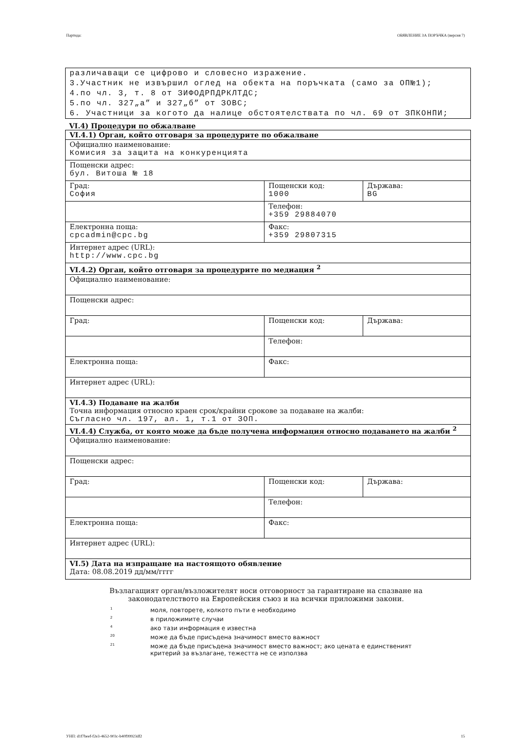Партида: ОБЯВЛЕНИЕ ЗА ПОРЪЧКА (версия 7)
различаващи се цифрово и словесно изражение.
3.Участник не извършил оглед на обекта на поръчката (само за ОП№1);
4.по чл. 3, т. 8 от ЗИФОДРПДРКЛТДС;
5.по чл. 327„а” и 327„б” от ЗОВС;
6. Участници за когото да налице обстоятелствата по чл. 69 от ЗПКОНПИ;
VI.4) Процедури по обжалване
| VI.4.1) Орган, който отговаря за процедурите по обжалване | | |
| Официално наименование: Комисия за защита на конкуренцията | | |
| Пощенски адрес: бул. Витоша № 18 | | |
| Град: София | Пощенски код: 1000 | Държава: BG |
| | Телефон: +359 29884070 | |
| Електронна поща: cpcadmin@cpc.bg | Факс: +359 29807315 | |
| Интернет адрес (URL): http://www.cpc.bg | | |
| VI.4.2) Орган, който отговаря за процедурите по медиация <sup>2</sup> | | |
| Официално наименование: | | |
| Пощенски адрес: | | |
| Град: | Пощенски код: | Държава: |
| | Телефон: | |
| Електронна поща: | Факс: | |
| Интернет адрес (URL): | | |
| VI.4.3) Подаване на жалби Точна информация относно краен срок/крайни срокове за подаване на жалби: Съгласно чл. 197, ал. 1, т.1 от ЗОП. | | |
| VI.4.4) Служба, от която може да бъде получена информация относно подаването на жалби <sup>2</sup> | | |
| Официално наименование: | | |
| Пощенски адрес: | | |
| Град: | Пощенски код: | Държава: |
| | Телефон: | |
| Електронна поща: | Факс: | |
| Интернет адрес (URL): | | |
| VI.5) Дата на изпращане на настоящото обявление Дата: 08.08.2019 дд/мм/гггг | | |
Възлагащият орган/възложителят носи отговорност за гарантиране на спазване на
законодателството на Европейския съюз и на всички приложими закони.
1 моля, повторете, колкото пъти е необходимо
2 в приложимите случаи
4 ако тази информация е известна
20 може да бъде присъдена значимост вместо важност
21 може да бъде присъдена значимост вместо важност; ако цената е единственият критерий за възлагане, тежестта не се използва
УНП: d1f7beef-f2e3-4652-903c-b40f99923df2 15